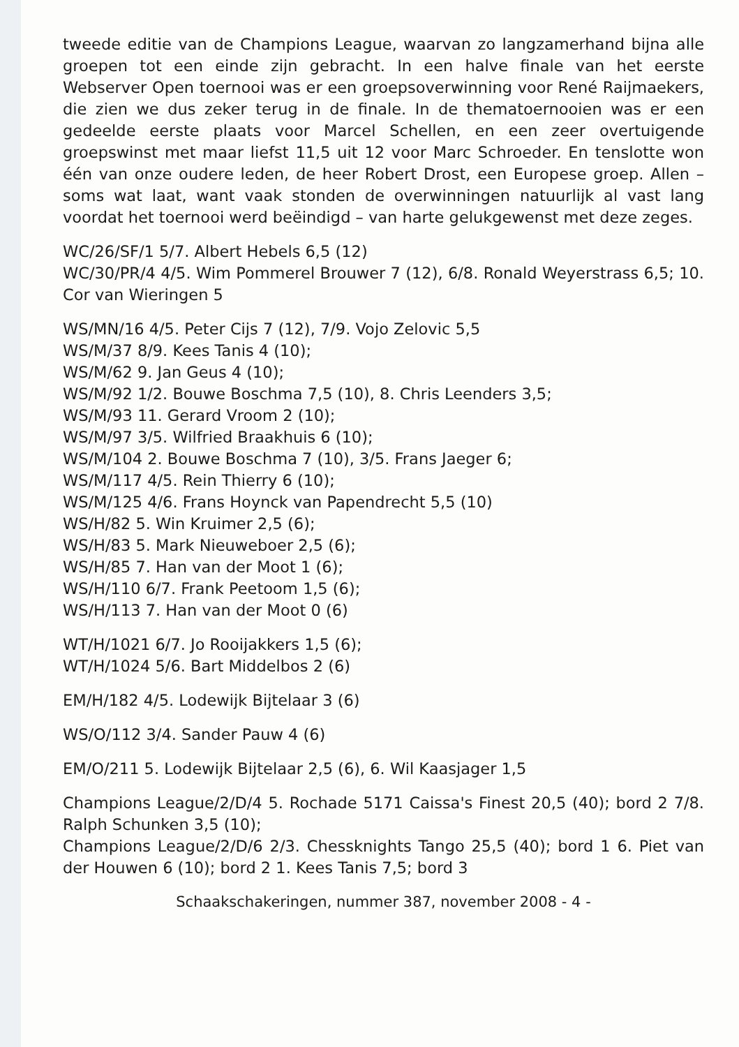tweede editie van de Champions League, waarvan zo langzamerhand bijna alle groepen tot een einde zijn gebracht. In een halve finale van het eerste Webserver Open toernooi was er een groepsoverwinning voor René Raijmaekers, die zien we dus zeker terug in de finale. In de thematoernooien was er een gedeelde eerste plaats voor Marcel Schellen, en een zeer overtuigende groepswinst met maar liefst 11,5 uit 12 voor Marc Schroeder. En tenslotte won één van onze oudere leden, de heer Robert Drost, een Europese groep. Allen – soms wat laat, want vaak stonden de overwinningen natuurlijk al vast lang voordat het toernooi werd beëindigd – van harte gelukgewenst met deze zeges.
WC/26/SF/1 5/7. Albert Hebels 6,5 (12)
WC/30/PR/4 4/5. Wim Pommerel Brouwer 7 (12), 6/8. Ronald Weyerstrass 6,5; 10. Cor van Wieringen 5
WS/MN/16 4/5. Peter Cijs 7 (12), 7/9. Vojo Zelovic 5,5
WS/M/37 8/9. Kees Tanis 4 (10);
WS/M/62 9. Jan Geus 4 (10);
WS/M/92 1/2. Bouwe Boschma 7,5 (10), 8. Chris Leenders 3,5;
WS/M/93 11. Gerard Vroom 2 (10);
WS/M/97 3/5. Wilfried Braakhuis 6 (10);
WS/M/104 2. Bouwe Boschma 7 (10), 3/5. Frans Jaeger 6;
WS/M/117 4/5. Rein Thierry 6 (10);
WS/M/125 4/6. Frans Hoynck van Papendrecht 5,5 (10)
WS/H/82 5. Win Kruimer 2,5 (6);
WS/H/83 5. Mark Nieuweboer 2,5 (6);
WS/H/85 7. Han van der Moot 1 (6);
WS/H/110 6/7. Frank Peetoom 1,5 (6);
WS/H/113 7. Han van der Moot 0 (6)
WT/H/1021 6/7. Jo Rooijakkers 1,5 (6);
WT/H/1024 5/6. Bart Middelbos 2 (6)
EM/H/182 4/5. Lodewijk Bijtelaar 3 (6)
WS/O/112 3/4. Sander Pauw 4 (6)
EM/O/211 5. Lodewijk Bijtelaar 2,5 (6), 6. Wil Kaasjager 1,5
Champions League/2/D/4 5. Rochade 5171 Caissa's Finest 20,5 (40); bord 2 7/8. Ralph Schunken 3,5 (10);
Champions League/2/D/6 2/3. Chessknights Tango 25,5 (40); bord 1 6. Piet van der Houwen 6 (10); bord 2 1. Kees Tanis 7,5; bord 3
Schaakschakeringen, nummer 387, november 2008 - 4 -